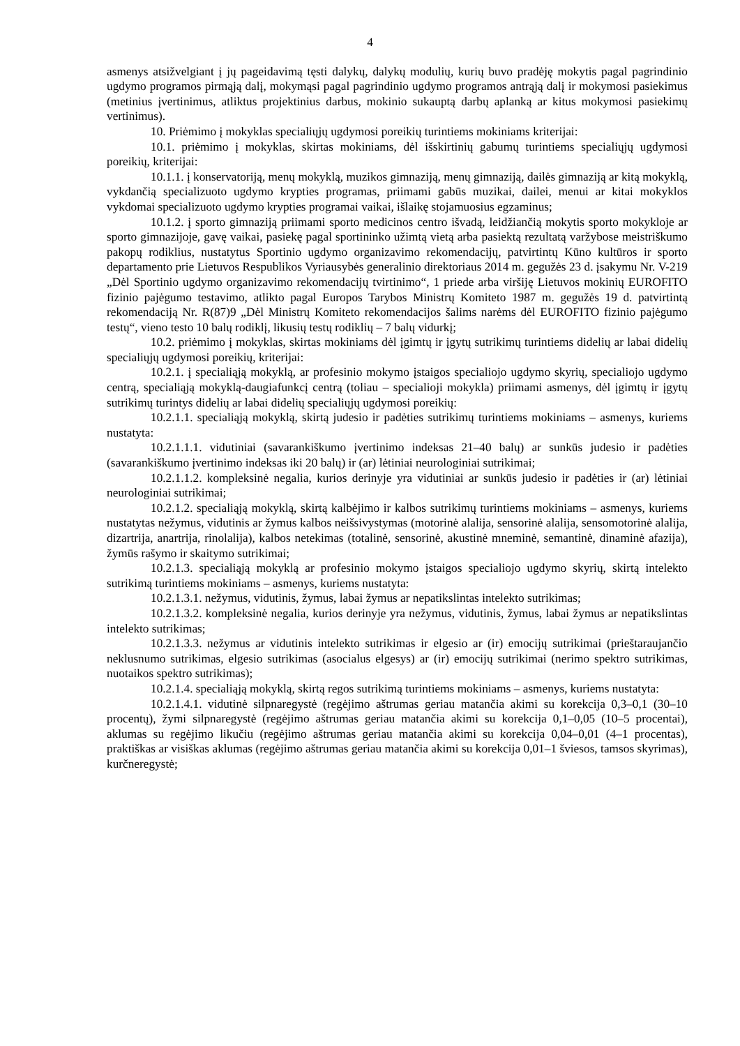4
asmenys atsižvelgiant į jų pageidavimą tęsti dalykų, dalykų modulių, kurių buvo pradėję mokytis pagal pagrindinio ugdymo programos pirmąją dalį, mokymąsi pagal pagrindinio ugdymo programos antrąją dalį ir mokymosi pasiekimus (metinius įvertinimus, atliktus projektinius darbus, mokinio sukauptą darbų aplanką ar kitus mokymosi pasiekimų vertinimus).
10. Priėmimo į mokyklas specialiųjų ugdymosi poreikių turintiems mokiniams kriterijai:
10.1. priėmimo į mokyklas, skirtas mokiniams, dėl išskirtinių gabumų turintiems specialiųjų ugdymosi poreikių, kriterijai:
10.1.1. į konservatoriją, menų mokyklą, muzikos gimnaziją, menų gimnaziją, dailės gimnaziją ar kitą mokyklą, vykdančią specializuoto ugdymo krypties programas, priimami gabūs muzikai, dailei, menui ar kitai mokyklos vykdomai specializuoto ugdymo krypties programai vaikai, išlaikę stojamuosius egzaminus;
10.1.2. į sporto gimnaziją priimami sporto medicinos centro išvadą, leidžiančią mokytis sporto mokykloje ar sporto gimnazijoje, gavę vaikai, pasiekę pagal sportininko užimtą vietą arba pasiektą rezultatą varžybose meistriškumo pakopų rodiklius, nustatytus Sportinio ugdymo organizavimo rekomendacijų, patvirtintų Kūno kultūros ir sporto departamento prie Lietuvos Respublikos Vyriausybės generalinio direktoriaus 2014 m. gegužės 23 d. įsakymu Nr. V-219 „Dėl Sportinio ugdymo organizavimo rekomendacijų tvirtinimo“, 1 priede arba viršiję Lietuvos mokinių EUROFITO fizinio pajėgumo testavimo, atlikto pagal Europos Tarybos Ministrų Komiteto 1987 m. gegužės 19 d. patvirtintą rekomendaciją Nr. R(87)9 „Dėl Ministrų Komiteto rekomendacijos šalims narėms dėl EUROFITO fizinio pajėgumo testų“, vieno testo 10 balų rodiklį, likusių testų rodiklių – 7 balų vidurkį;
10.2. priėmimo į mokyklas, skirtas mokiniams dėl įgimtų ir įgytų sutrikimų turintiems didelių ar labai didelių specialiųjų ugdymosi poreikių, kriterijai:
10.2.1. į specialiąją mokyklą, ar profesinio mokymo įstaigos specialiojo ugdymo skyrių, specialiojo ugdymo centrą, specialiąją mokyklą-daugiafunkcį centrą (toliau – specialioji mokykla) priimami asmenys, dėl įgimtų ir įgytų sutrikimų turintys didelių ar labai didelių specialiųjų ugdymosi poreikių:
10.2.1.1. specialiąją mokyklą, skirtą judesio ir padėties sutrikimų turintiems mokiniams – asmenys, kuriems nustatyta:
10.2.1.1.1. vidutiniai (savarankiškumo įvertinimo indeksas 21–40 balų) ar sunkūs judesio ir padėties (savarankiškumo įvertinimo indeksas iki 20 balų) ir (ar) lėtiniai neurologiniai sutrikimai;
10.2.1.1.2. kompleksinė negalia, kurios derinyje yra vidutiniai ar sunkūs judesio ir padėties ir (ar) lėtiniai neurologiniai sutrikimai;
10.2.1.2. specialiąją mokyklą, skirtą kalbėjimo ir kalbos sutrikimų turintiems mokiniams – asmenys, kuriems nustatytas nežymus, vidutinis ar žymus kalbos neišsivystymas (motorinė alalija, sensorinė alalija, sensomotorinė alalija, dizartrija, anartrija, rinolalija), kalbos netekimas (totalinė, sensorinė, akustinė mneminė, semantinė, dinaminė afazija), žymūs rašymo ir skaitymo sutrikimai;
10.2.1.3. specialiąją mokyklą ar profesinio mokymo įstaigos specialiojo ugdymo skyrių, skirtą intelekto sutrikimą turintiems mokiniams – asmenys, kuriems nustatyta:
10.2.1.3.1. nežymus, vidutinis, žymus, labai žymus ar nepatikslintas intelekto sutrikimas;
10.2.1.3.2. kompleksinė negalia, kurios derinyje yra nežymus, vidutinis, žymus, labai žymus ar nepatikslintas intelekto sutrikimas;
10.2.1.3.3. nežymus ar vidutinis intelekto sutrikimas ir elgesio ar (ir) emocijų sutrikimai (prieštaraujančio neklusnumo sutrikimas, elgesio sutrikimas (asocialus elgesys) ar (ir) emocijų sutrikimai (nerimo spektro sutrikimas, nuotaikos spektro sutrikimas);
10.2.1.4. specialiąją mokyklą, skirtą regos sutrikimą turintiems mokiniams – asmenys, kuriems nustatyta:
10.2.1.4.1. vidutinė silpnaregystė (regėjimo aštrumas geriau matančia akimi su korekcija 0,3–0,1 (30–10 procentų), žymi silpnaregystė (regėjimo aštrumas geriau matančia akimi su korekcija 0,1–0,05 (10–5 procentai), aklumas su regėjimo likučiu (regėjimo aštrumas geriau matančia akimi su korekcija 0,04–0,01 (4–1 procentas), praktiškas ar visiškas aklumas (regėjimo aštrumas geriau matančia akimi su korekcija 0,01–1 šviesos, tamsos skyrimas), kurčneregystė;